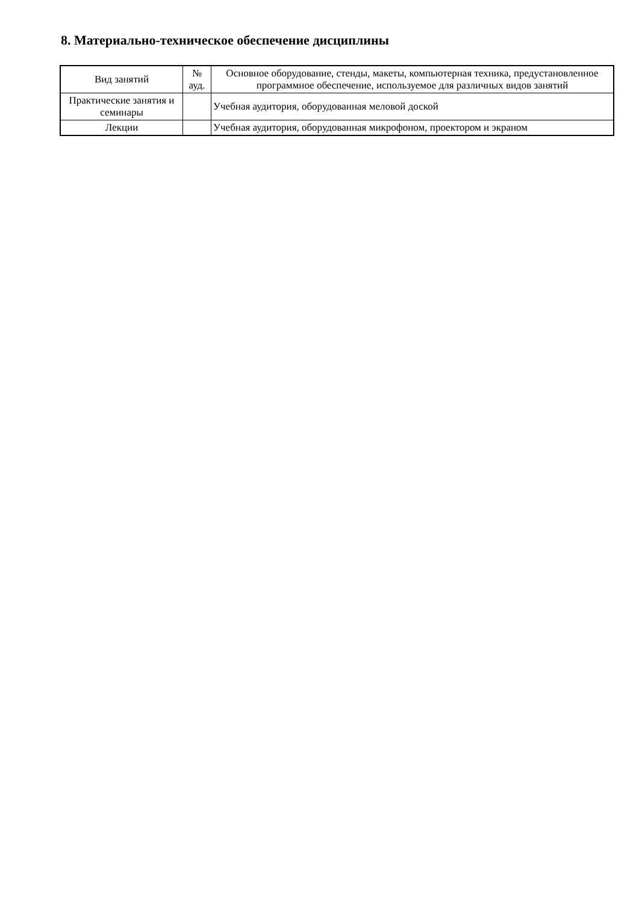8. Материально-техническое обеспечение дисциплины
| Вид занятий | № ауд. | Основное оборудование, стенды, макеты, компьютерная техника, предустановленное программное обеспечение, используемое для различных видов занятий |
| --- | --- | --- |
| Практические занятия и семинары | | Учебная аудитория, оборудованная меловой доской |
| Лекции | | Учебная аудитория, оборудованная микрофоном, проектором и экраном |